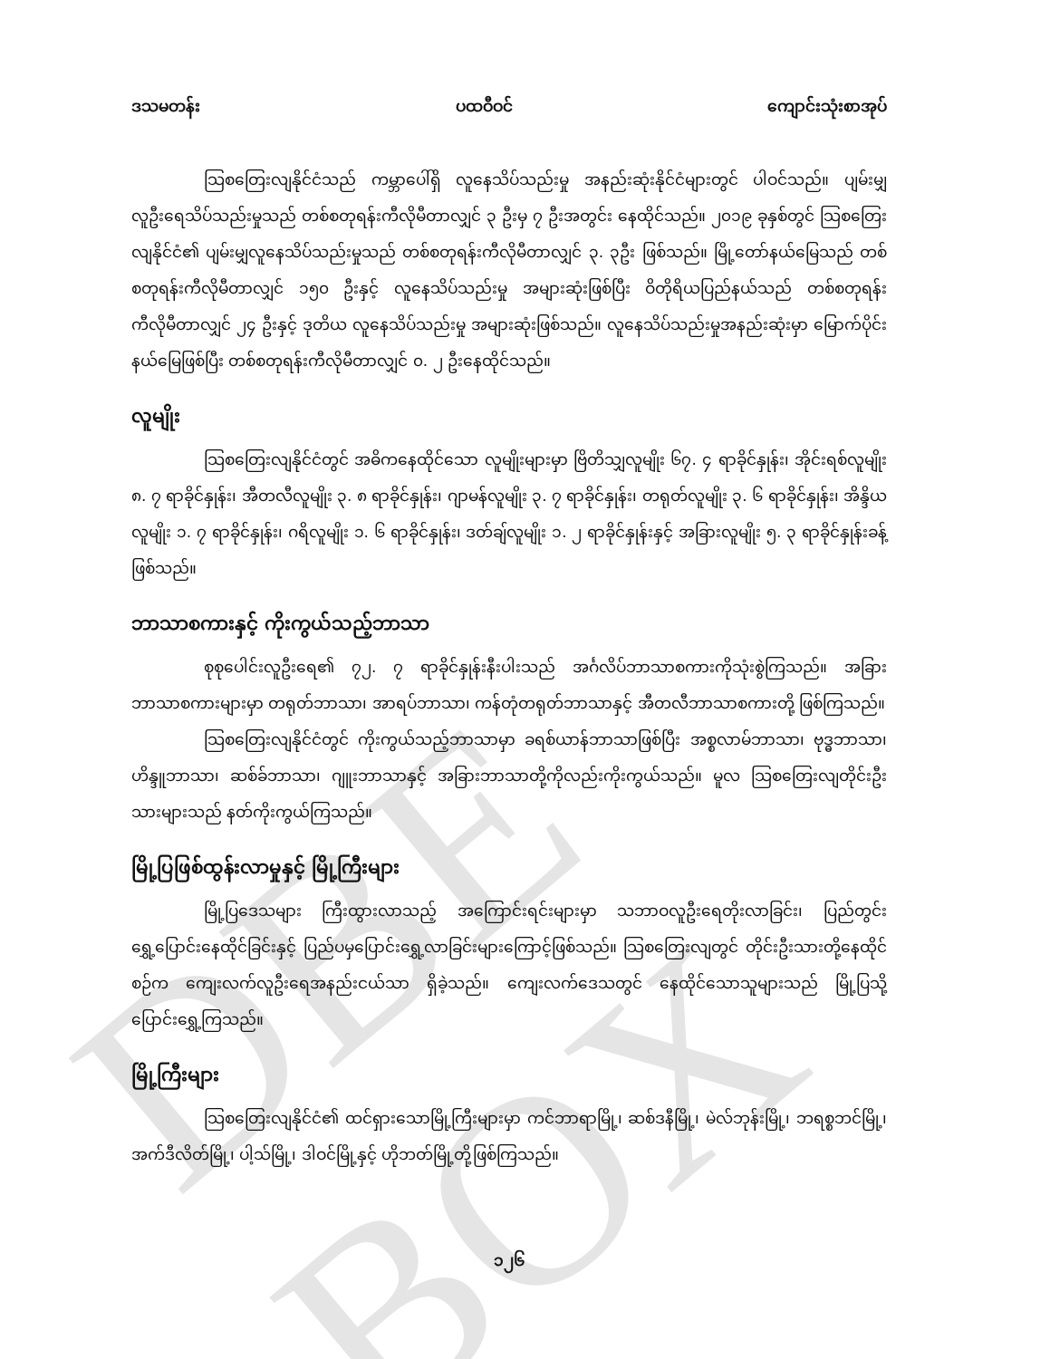DBE BOX
ဒသမတန်း ပထဝီဝင် ကျောင်းသုံးစာအုပ်
သြစတြေးလျနိုင်ငံသည် ကမ္ဘာပေါ်ရှိ လူနေသိပ်သည်းမှု အနည်းဆုံးနိုင်ငံများတွင် ပါဝင်သည်။ ပျမ်းမျှလူဦးရေသိပ်သည်းမှုသည် တစ်စတုရန်းကီလိုမီတာလျှင် ၃ ဦးမှ ၇ ဦးအတွင်း နေထိုင်သည်။ ၂၀၁၉ ခုနှစ်တွင် သြစတြေးလျနိုင်ငံ၏ ပျမ်းမျှလူနေသိပ်သည်းမှုသည် တစ်စတုရန်းကီလိုမီတာလျှင် ၃. ၃ဦး ဖြစ်သည်။ မြို့တော်နယ်မြေသည် တစ်စတုရန်းကီလိုမီတာလျှင် ၁၅၀ ဦးနှင့် လူနေသိပ်သည်းမှု အများဆုံးဖြစ်ပြီး ဝိတိုရိယပြည်နယ်သည် တစ်စတုရန်းကီလိုမီတာလျှင် ၂၄ ဦးနှင့် ဒုတိယ လူနေသိပ်သည်းမှု အများဆုံးဖြစ်သည်။ လူနေသိပ်သည်းမှုအနည်းဆုံးမှာ မြောက်ပိုင်းနယ်မြေဖြစ်ပြီး တစ်စတုရန်းကီလိုမီတာလျှင် ၀. ၂ ဦးနေထိုင်သည်။
လူမျိုး
သြစတြေးလျနိုင်ငံတွင် အဓိကနေထိုင်သော လူမျိုးများမှာ ဗြိတိသျှလူမျိုး ၆၇. ၄ ရာခိုင်နှုန်း၊ အိုင်းရစ်လူမျိုး ၈. ၇ ရာခိုင်နှုန်း၊ အီတလီလူမျိုး ၃. ၈ ရာခိုင်နှုန်း၊ ဂျာမန်လူမျိုး ၃. ၇ ရာခိုင်နှုန်း၊ တရုတ်လူမျိုး ၃. ၆ ရာခိုင်နှုန်း၊ အိန္ဒိယလူမျိုး ၁. ၇ ရာခိုင်နှုန်း၊ ဂရိလူမျိုး ၁. ၆ ရာခိုင်နှုန်း၊ ဒတ်ချ်လူမျိုး ၁. ၂ ရာခိုင်နှုန်းနှင့် အခြားလူမျိုး ၅. ၃ ရာခိုင်နှုန်းခန့်ဖြစ်သည်။
ဘာသာစကားနှင့် ကိုးကွယ်သည့်ဘာသာ
စုစုပေါင်းလူဦးရေ၏ ၇၂. ၇ ရာခိုင်နှုန်းနီးပါးသည် အင်္ဂလိပ်ဘာသာစကားကိုသုံးစွဲကြသည်။ အခြားဘာသာစကားများမှာ တရုတ်ဘာသာ၊ အာရပ်ဘာသာ၊ ကန်တုံတရုတ်ဘာသာနှင့် အီတလီဘာသာစကားတို့ ဖြစ်ကြသည်။
သြစတြေးလျနိုင်ငံတွင် ကိုးကွယ်သည့်ဘာသာမှာ ခရစ်ယာန်ဘာသာဖြစ်ပြီး အစ္စလာမ်ဘာသာ၊ ဗုဒ္ဓဘာသာ၊ ဟိန္ဒူဘာသာ၊ ဆစ်ခ်ဘာသာ၊ ဂျူးဘာသာနှင့် အခြားဘာသာတို့ကိုလည်းကိုးကွယ်သည်။ မူလ သြစတြေးလျတိုင်းဦးသားများသည် နတ်ကိုးကွယ်ကြသည်။
မြို့ပြဖြစ်ထွန်းလာမှုနှင့် မြို့ကြီးများ
မြို့ပြဒေသများ ကြီးထွားလာသည့် အကြောင်းရင်းများမှာ သဘာဝလူဦးရေတိုးလာခြင်း၊ ပြည်တွင်းရွှေ့ပြောင်းနေထိုင်ခြင်းနှင့် ပြည်ပမှပြောင်းရွှေ့လာခြင်းများကြောင့်ဖြစ်သည်။ သြစတြေးလျတွင် တိုင်းဦးသားတို့နေထိုင်စဉ်က ကျေးလက်လူဦးရေအနည်းငယ်သာ ရှိခဲ့သည်။ ကျေးလက်ဒေသတွင် နေထိုင်သောသူများသည် မြို့ပြသို့ပြောင်းရွှေ့ကြသည်။
မြို့ကြီးများ
သြစတြေးလျနိုင်ငံ၏ ထင်ရှားသောမြို့ကြီးများမှာ ကင်ဘာရာမြို့၊ ဆစ်ဒနီမြို့၊ မဲလ်ဘုန်းမြို့၊ ဘရစ္စဘင်မြို့၊ အက်ဒီလိတ်မြို့၊ ပါ့သ်မြို့၊ ဒါဝင်မြို့နှင့် ဟိုဘတ်မြို့တို့ဖြစ်ကြသည်။
၁၂၆